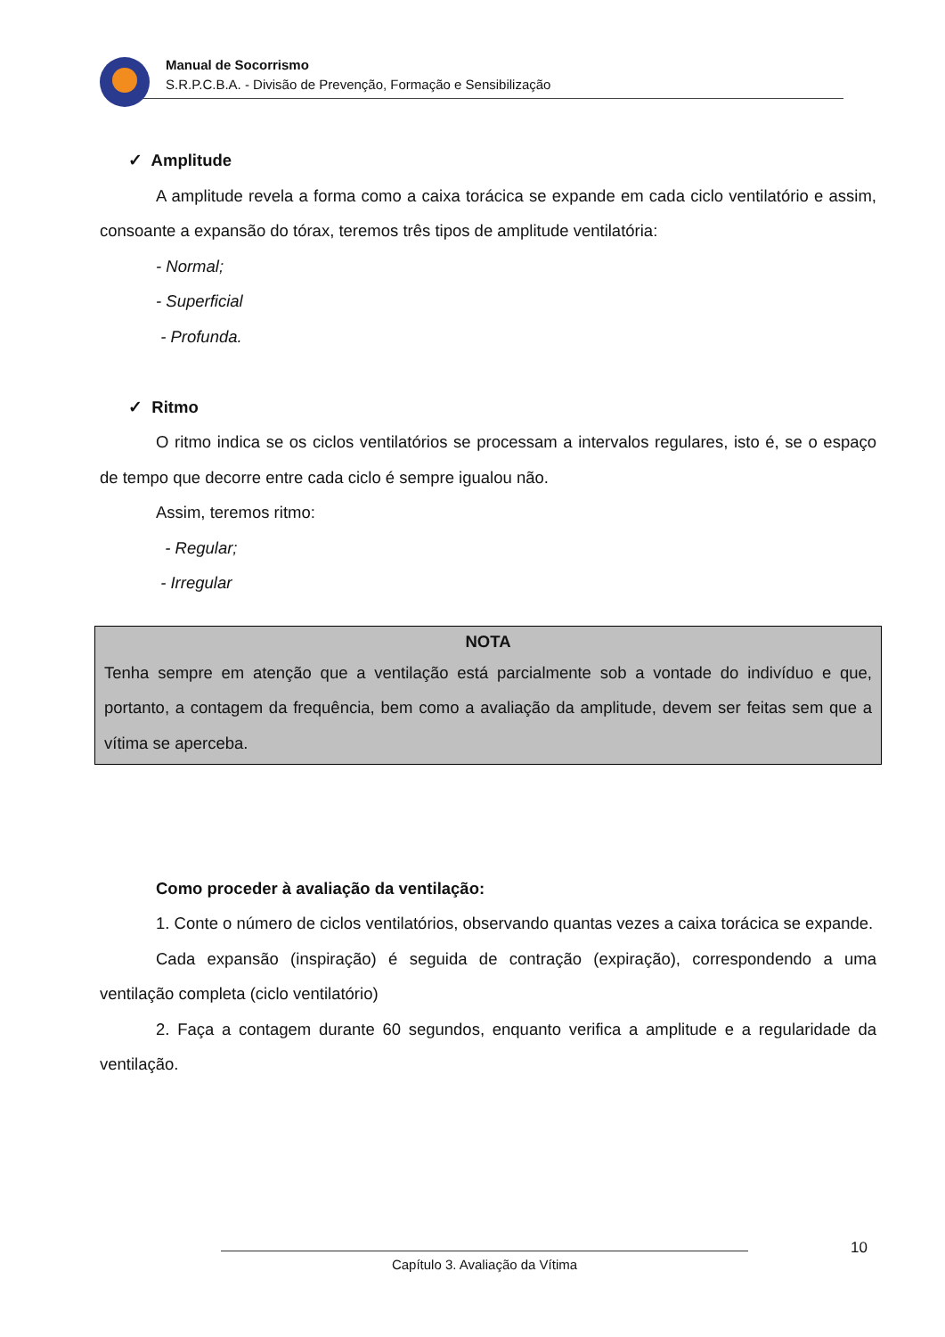Manual de Socorrismo
S.R.P.C.B.A. - Divisão de Prevenção, Formação e Sensibilização
✓ Amplitude
A amplitude revela a forma como a caixa torácica se expande em cada ciclo ventilatório e assim, consoante a expansão do tórax, teremos três tipos de amplitude ventilatória:
- Normal;
- Superficial
- Profunda.
✓ Ritmo
O ritmo indica se os ciclos ventilatórios se processam a intervalos regulares, isto é, se o espaço de tempo que decorre entre cada ciclo é sempre igualou não.
Assim, teremos ritmo:
- Regular;
- Irregular
NOTA
Tenha sempre em atenção que a ventilação está parcialmente sob a vontade do indivíduo e que, portanto, a contagem da frequência, bem como a avaliação da amplitude, devem ser feitas sem que a vítima se aperceba.
Como proceder à avaliação da ventilação:
1. Conte o número de ciclos ventilatórios, observando quantas vezes a caixa torácica se expande.
Cada expansão (inspiração) é seguida de contração (expiração), correspondendo a uma ventilação completa (ciclo ventilatório)
2. Faça a contagem durante 60 segundos, enquanto verifica a amplitude e a regularidade da ventilação.
10
Capítulo 3. Avaliação da Vítima